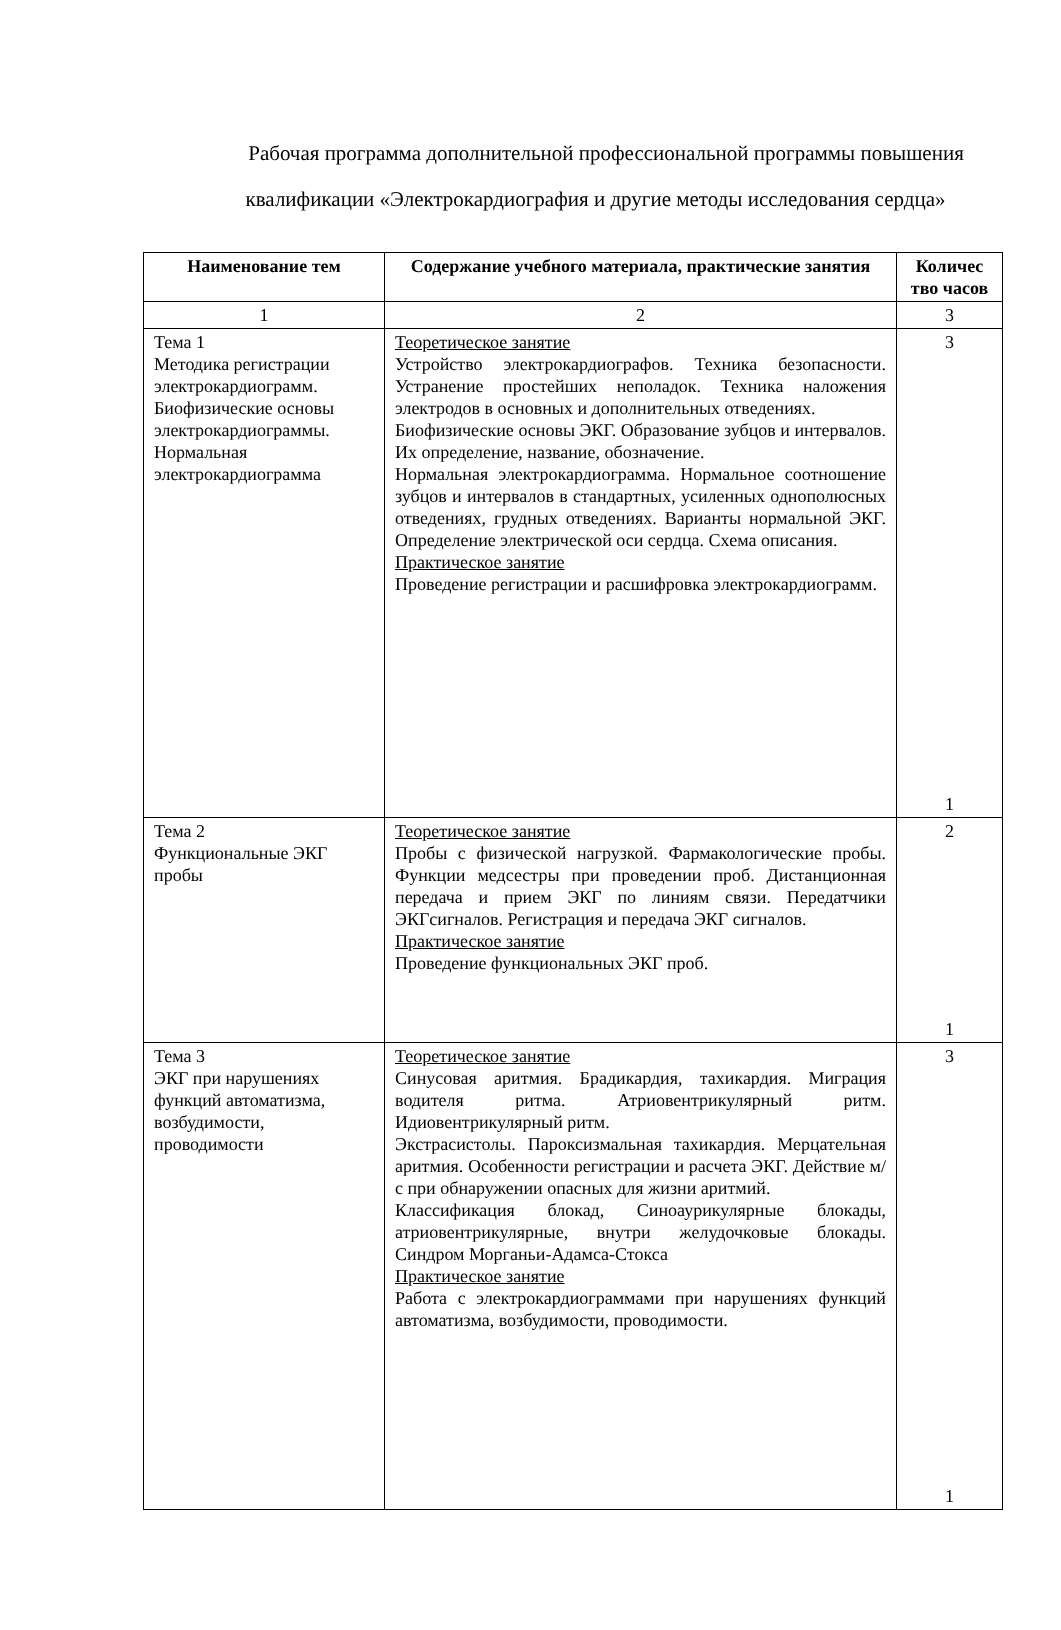Рабочая программа дополнительной профессиональной программы повышения квалификации «Электрокардиография и другие методы исследования сердца»
| Наименование тем | Содержание учебного материала, практические занятия | Количес тво часов |
| --- | --- | --- |
| 1 | 2 | 3 |
| Тема 1 Методика регистрации электрокардиограмм. Биофизические основы электрокардиограммы. Нормальная электрокардиограмма | Теоретическое занятие Устройство электрокардиографов. Техника безопасности. Устранение простейших неполадок. Техника наложения электродов в основных и дополнительных отведениях. Биофизические основы ЭКГ. Образование зубцов и интервалов. Их определение, название, обозначение. Нормальная электрокардиограмма. Нормальное соотношение зубцов и интервалов в стандартных, усиленных однополюсных отведениях, грудных отведениях. Варианты нормальной ЭКГ. Определение электрической оси сердца. Схема описания. Практическое занятие Проведение регистрации и расшифровка электрокардиограмм. | 3 1 |
| Тема 2 Функциональные ЭКГ пробы | Теоретическое занятие Пробы с физической нагрузкой. Фармакологические пробы. Функции медсестры при проведении проб. Дистанционная передача и прием ЭКГ по линиям связи. Передатчики ЭКГсигналов. Регистрация и передача ЭКГ сигналов. Практическое занятие Проведение функциональных ЭКГ проб. | 2 1 |
| Тема 3 ЭКГ при нарушениях функций автоматизма, возбудимости, проводимости | Теоретическое занятие Синусовая аритмия. Брадикардия, тахикардия. Миграция водителя ритма. Атриовентрикулярный ритм. Идиовентрикулярный ритм. Экстрасистолы. Пароксизмальная тахикардия. Мерцательная аритмия. Особенности регистрации и расчета ЭКГ. Действие м/с при обнаружении опасных для жизни аритмий. Классификация блокад, Синоаурикулярные блокады, атриовентрикулярные, внутри желудочковые блокады. Синдром Морганьи-Адамса-Стокса Практическое занятие Работа с электрокардиограммами при нарушениях функций автоматизма, возбудимости, проводимости. | 3 1 |